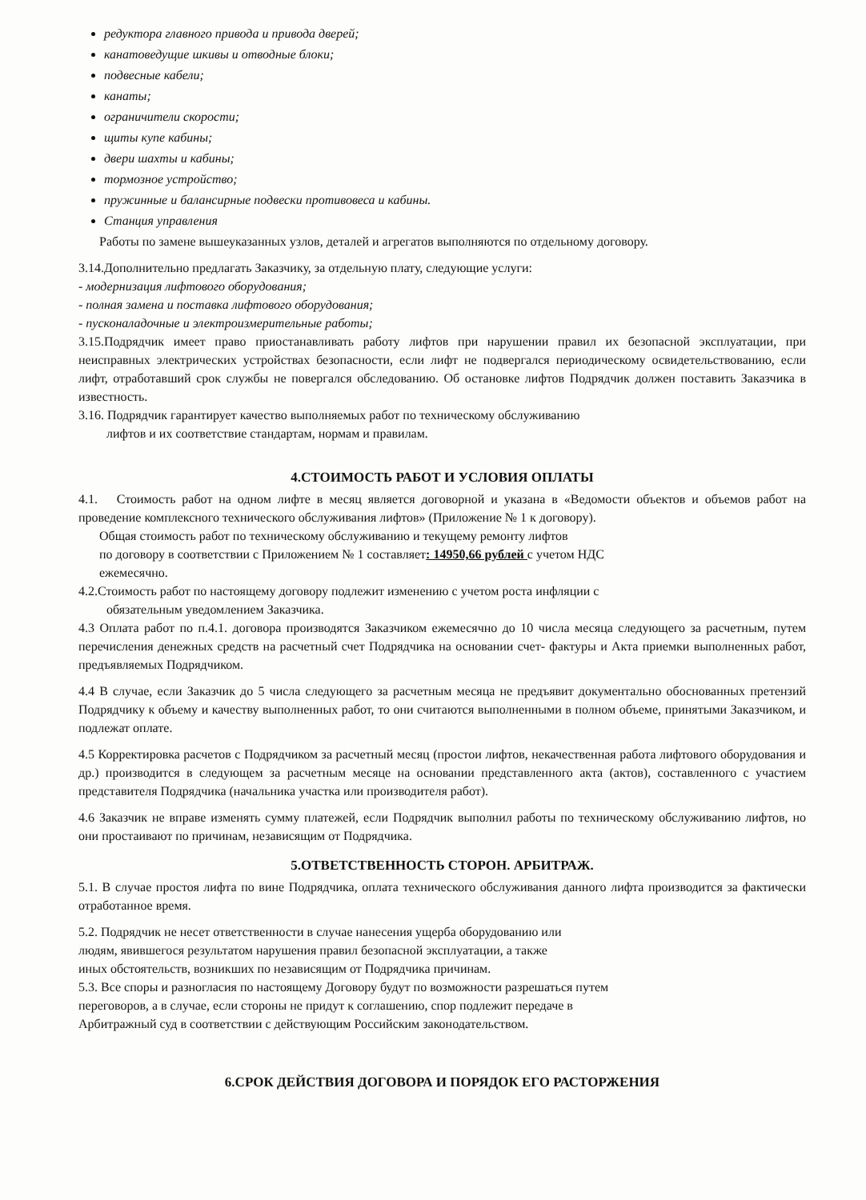редуктора главного привода и привода дверей;
канатоведущие шкивы и отводные блоки;
подвесные кабели;
канаты;
ограничители скорости;
щиты купе кабины;
двери шахты и кабины;
тормозное устройство;
пружинные и балансирные подвески противовеса и кабины.
Станция управления
Работы по замене вышеуказанных узлов, деталей и агрегатов выполняются по отдельному договору.
3.14.Дополнительно предлагать Заказчику, за отдельную плату, следующие услуги:
- модернизация лифтового оборудования;
- полная замена и поставка лифтового оборудования;
- пусконаладочные и электроизмерительные работы;
3.15.Подрядчик имеет право приостанавливать работу лифтов при нарушении правил их безопасной эксплуатации, при неисправных электрических устройствах безопасности, если лифт не подвергался периодическому освидетельствованию, если лифт, отработавший срок службы не повергался обследованию. Об остановке лифтов Подрядчик должен поставить Заказчика в известность.
3.16. Подрядчик гарантирует качество выполняемых работ по техническому обслуживанию
лифтов и их соответствие стандартам, нормам и правилам.
4.СТОИМОСТЬ РАБОТ И УСЛОВИЯ ОПЛАТЫ
4.1. Стоимость работ на одном лифте в месяц является договорной и указана в «Ведомости объектов и объемов работ на проведение комплексного технического обслуживания лифтов» (Приложение № 1 к договору).
Общая стоимость работ по техническому обслуживанию и текущему ремонту лифтов
по договору в соответствии с Приложением № 1 составляет: 14950,66 рублей с учетом НДС
ежемесячно.
4.2.Стоимость работ по настоящему договору подлежит изменению с учетом роста инфляции с
обязательным уведомлением Заказчика.
4.3 Оплата работ по п.4.1. договора производятся Заказчиком ежемесячно до 10 числа месяца следующего за расчетным, путем перечисления денежных средств на расчетный счет Подрядчика на основании счет- фактуры и Акта приемки выполненных работ, предъявляемых Подрядчиком.
4.4 В случае, если Заказчик до 5 числа следующего за расчетным месяца не предъявит документально обоснованных претензий Подрядчику к объему и качеству выполненных работ, то они считаются выполненными в полном объеме, принятыми Заказчиком, и подлежат оплате.
4.5 Корректировка расчетов с Подрядчиком за расчетный месяц (простои лифтов, некачественная работа лифтового оборудования и др.) производится в следующем за расчетным месяце на основании представленного акта (актов), составленного с участием представителя Подрядчика (начальника участка или производителя работ).
4.6 Заказчик не вправе изменять сумму платежей, если Подрядчик выполнил работы по техническому обслуживанию лифтов, но они простаивают по причинам, независящим от Подрядчика.
5.ОТВЕТСТВЕННОСТЬ СТОРОН. АРБИТРАЖ.
5.1. В случае простоя лифта по вине Подрядчика, оплата технического обслуживания данного лифта производится за фактически отработанное время.
5.2. Подрядчик не несет ответственности в случае нанесения ущерба оборудованию или
людям, явившегося результатом нарушения правил безопасной эксплуатации, а также
иных обстоятельств, возникших по независящим от Подрядчика причинам.
5.3. Все споры и разногласия по настоящему Договору будут по возможности разрешаться путем
переговоров, а в случае, если стороны не придут к соглашению, спор подлежит передаче в
Арбитражный суд в соответствии с действующим Российским законодательством.
6.СРОК ДЕЙСТВИЯ ДОГОВОРА И ПОРЯДОК ЕГО РАСТОРЖЕНИЯ